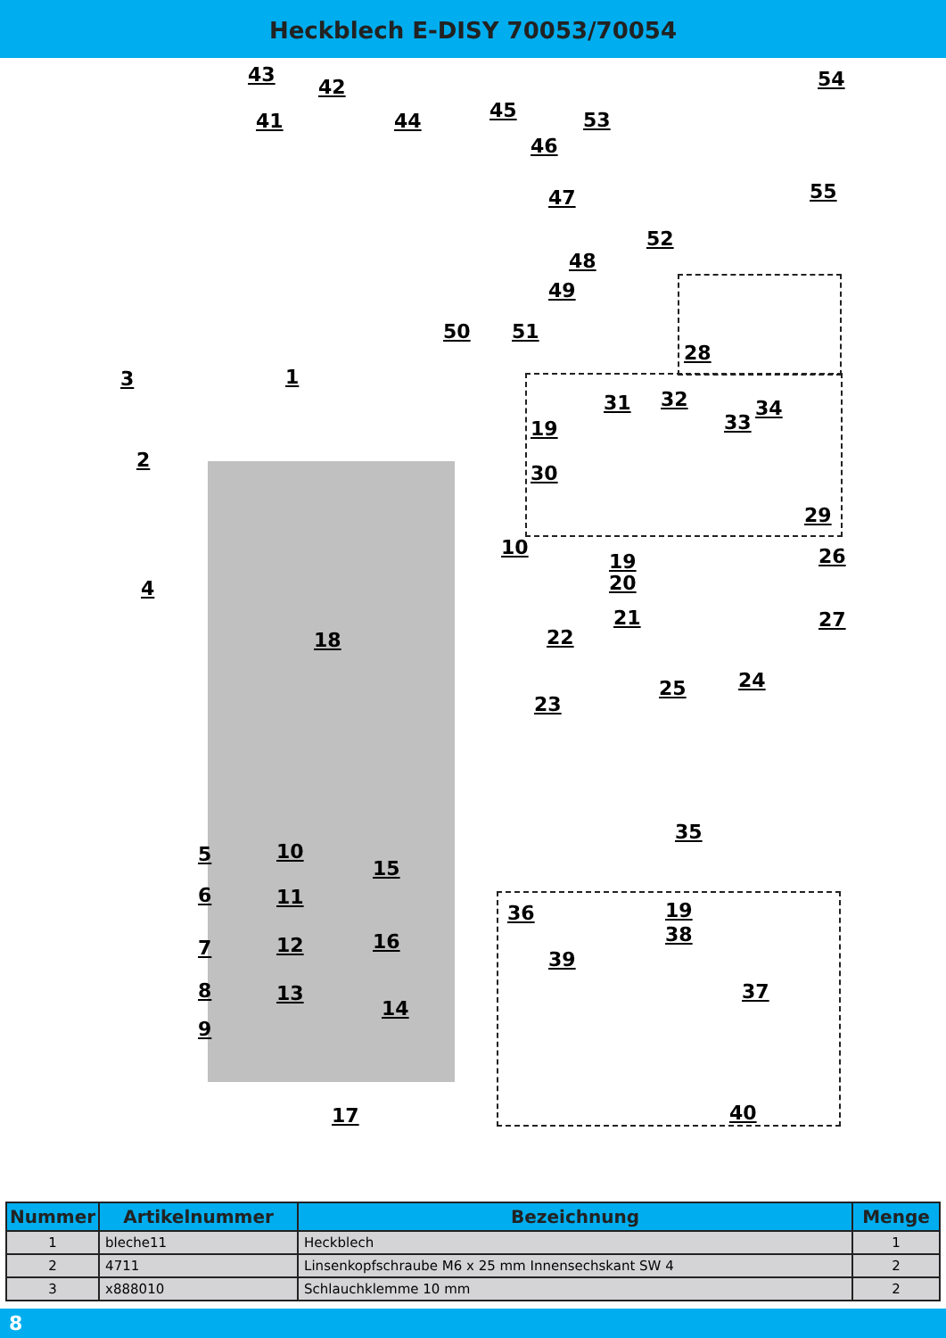Heckblech E-DISY 70053/70054
43
42
41 44 45
46
53
54
55
47
48
49
52
28
50 51
3 1
2
31 32 34
33
19
30
29
10
19
20
26
4
21
22
27
18
25 24
23
35
5 10
15
6 11
36 19
38
7 12 16
39
8 13 37
14
9
17 40
| Nummer | Artikelnummer | Bezeichnung | Menge |
| --- | --- | --- | --- |
| 1 | bleche11 | Heckblech | 1 |
| 2 | 4711 | Linsenkopfschraube M6 x 25 mm Innensechskant SW 4 | 2 |
| 3 | x888010 | Schlauchklemme 10 mm | 2 |
8